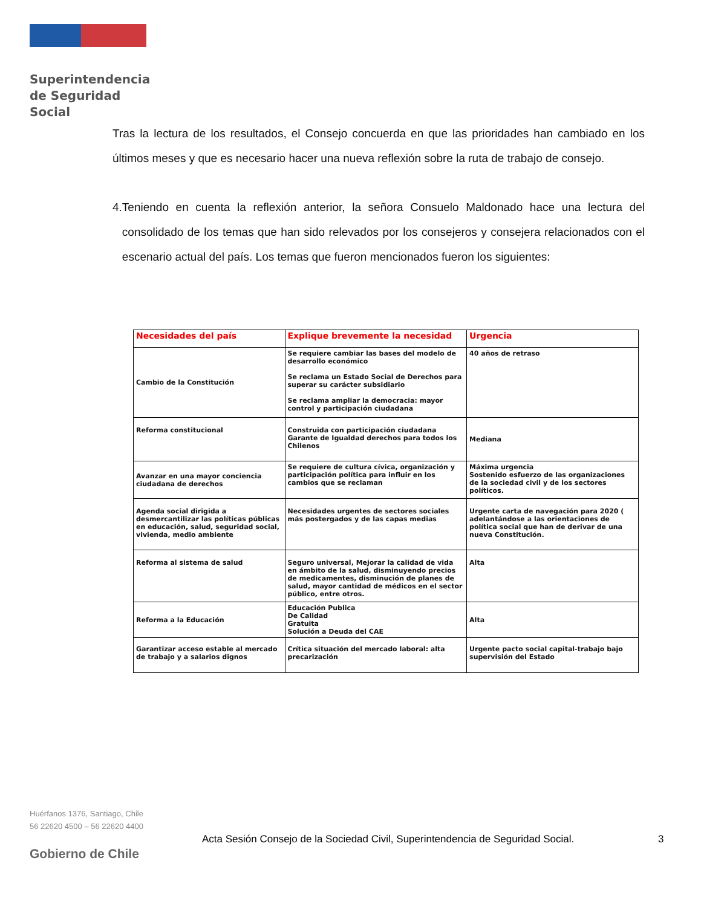Superintendencia
de Seguridad
Social
Tras la lectura de los resultados, el Consejo concuerda en que las prioridades han cambiado en los últimos meses y que es necesario hacer una nueva reflexión sobre la ruta de trabajo de consejo.
4. Teniendo en cuenta la reflexión anterior, la señora Consuelo Maldonado hace una lectura del consolidado de los temas que han sido relevados por los consejeros y consejera relacionados con el escenario actual del país. Los temas que fueron mencionados fueron los siguientes:
| Necesidades del país | Explique brevemente la necesidad | Urgencia |
| --- | --- | --- |
| Cambio de la Constitución | Se requiere cambiar las bases del modelo de desarrollo económico Se reclama un Estado Social de Derechos para superar su carácter subsidiario Se reclama ampliar la democracia: mayor control y participación ciudadana | 40 años de retraso |
| Reforma constitucional | Construida con participación ciudadana Garante de Igualdad derechos para todos los Chilenos | Mediana |
| Avanzar en una mayor conciencia ciudadana de derechos | Se requiere de cultura cívica, organización y participación política para influir en los cambios que se reclaman | Máxima urgencia Sostenido esfuerzo de las organizaciones de la sociedad civil y de los sectores políticos. |
| Agenda social dirigida a desmercantilizar las políticas públicas en educación, salud, seguridad social, vivienda, medio ambiente | Necesidades urgentes de sectores sociales más postergados y de las capas medias | Urgente carta de navegación para 2020 ( adelantándose a las orientaciones de política social que han de derivar de una nueva Constitución. |
| Reforma al sistema de salud | Seguro universal, Mejorar la calidad de vida en ámbito de la salud, disminuyendo precios de medicamentes, disminución de planes de salud, mayor cantidad de médicos en el sector público, entre otros. | Alta |
| Reforma a la Educación | Educación Publica De Calidad Gratuita Solución a Deuda del CAE | Alta |
| Garantizar acceso estable al mercado de trabajo y a salarios dignos | Crítica situación del mercado laboral: alta precarización | Urgente pacto social capital-trabajo bajo supervisión del Estado |
Huérfanos 1376, Santiago, Chile
56 22620 4500 – 56 22620 4400
Acta Sesión Consejo de la Sociedad Civil, Superintendencia de Seguridad Social.
3
Gobierno de Chile